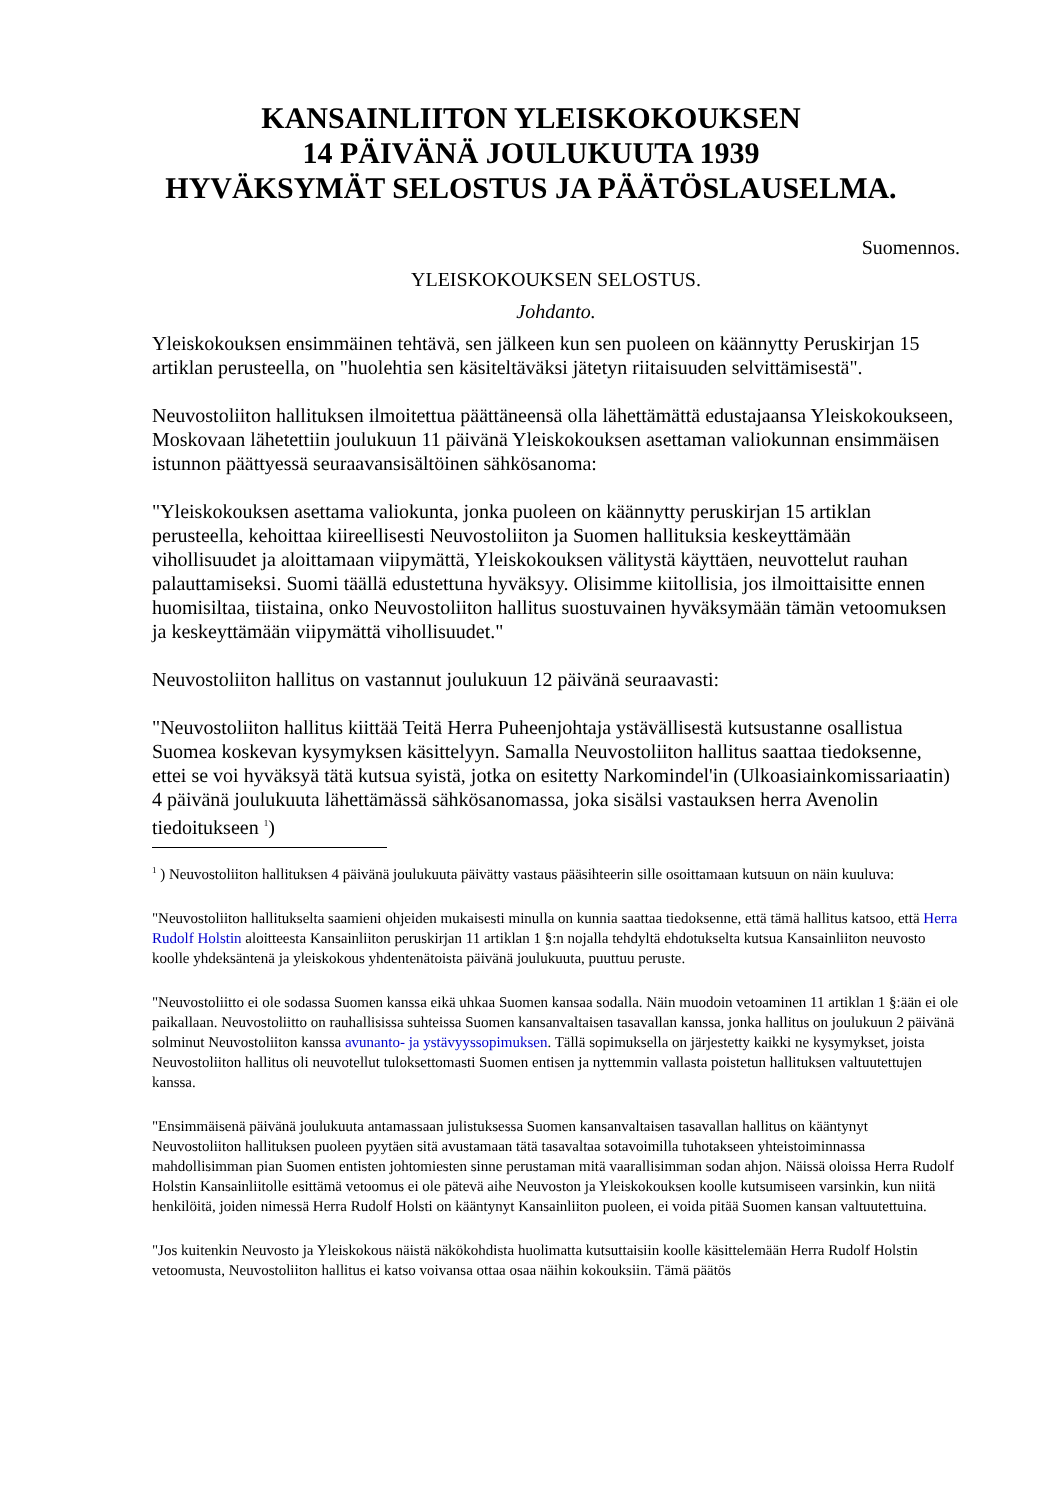KANSAINLIITON YLEISKOKOUKSEN
14 PÄIVÄNÄ JOULUKUUTA 1939
HYVÄKSYMÄT SELOSTUS JA PÄÄTÖSLAUSELMA.
Suomennos.
YLEISKOKOUKSEN SELOSTUS.
Johdanto.
Yleiskokouksen ensimmäinen tehtävä, sen jälkeen kun sen puoleen on käännytty Peruskirjan 15 artiklan perusteella, on "huolehtia sen käsiteltäväksi jätetyn riitaisuuden selvittämisestä".
Neuvostoliiton hallituksen ilmoitettua päättäneensä olla lähettämättä edustajaansa Yleiskokoukseen, Moskovaan lähetettiin joulukuun 11 päivänä Yleiskokouksen asettaman valiokunnan ensimmäisen istunnon päättyessä seuraavansisältöinen sähkösanoma:
"Yleiskokouksen asettama valiokunta, jonka puoleen on käännytty peruskirjan 15 artiklan perusteella, kehoittaa kiireellisesti Neuvostoliiton ja Suomen hallituksia keskeyttämään vihollisuudet ja aloittamaan viipymättä, Yleiskokouksen välitystä käyttäen, neuvottelut rauhan palauttamiseksi. Suomi täällä edustettuna hyväksyy. Olisimme kiitollisia, jos ilmoittaisitte ennen huomisiltaa, tiistaina, onko Neuvostoliiton hallitus suostuvainen hyväksymään tämän vetoomuksen ja keskeyttämään viipymättä vihollisuudet."
Neuvostoliiton hallitus on vastannut joulukuun 12 päivänä seuraavasti:
"Neuvostoliiton hallitus kiittää Teitä Herra Puheenjohtaja ystävällisestä kutsustanne osallistua Suomea koskevan kysymyksen käsittelyyn. Samalla Neuvostoliiton hallitus saattaa tiedoksenne, ettei se voi hyväksyä tätä kutsua syistä, jotka on esitetty Narkomindel'in (Ulkoasiainkomissariaatin) 4 päivänä joulukuuta lähettämässä sähkösanomassa, joka sisälsi vastauksen herra Avenolin tiedoitukseen <sup>1</sup>)
<sup>1</sup> ) Neuvostoliiton hallituksen 4 päivänä joulukuuta päivätty vastaus pääsihteerin sille osoittamaan kutsuun on näin kuuluva:
"Neuvostoliiton hallitukselta saamieni ohjeiden mukaisesti minulla on kunnia saattaa tiedoksenne, että tämä hallitus katsoo, että Herra Rudolf Holstin aloitteesta Kansainliiton peruskirjan 11 artiklan 1 §:n nojalla tehdyltä ehdotukselta kutsua Kansainliiton neuvosto koolle yhdeksäntenä ja yleiskokous yhdentenätoista päivänä joulukuuta, puuttuu peruste.
"Neuvostoliitto ei ole sodassa Suomen kanssa eikä uhkaa Suomen kansaa sodalla. Näin muodoin vetoaminen 11 artiklan 1 §:ään ei ole paikallaan. Neuvostoliitto on rauhallisissa suhteissa Suomen kansanvaltaisen tasavallan kanssa, jonka hallitus on joulukuun 2 päivänä solminut Neuvostoliiton kanssa avunanto- ja ystävyyssopimuksen. Tällä sopimuksella on järjestetty kaikki ne kysymykset, joista Neuvostoliiton hallitus oli neuvotellut tuloksettomasti Suomen entisen ja nyttemmin vallasta poistetun hallituksen valtuutettujen kanssa.
"Ensimmäisenä päivänä joulukuuta antamassaan julistuksessa Suomen kansanvaltaisen tasavallan hallitus on kääntynyt Neuvostoliiton hallituksen puoleen pyytäen sitä avustamaan tätä tasavaltaa sotavoimilla tuhotakseen yhteistoiminnassa mahdollisimman pian Suomen entisten johtomiesten sinne perustaman mitä vaarallisimman sodan ahjon. Näissä oloissa Herra Rudolf Holstin Kansainliitolle esittämä vetoomus ei ole pätevä aihe Neuvoston ja Yleiskokouksen koolle kutsumiseen varsinkin, kun niitä henkilöitä, joiden nimessä Herra Rudolf Holsti on kääntynyt Kansainliiton puoleen, ei voida pitää Suomen kansan valtuutettuina.
"Jos kuitenkin Neuvosto ja Yleiskokous näistä näkökohdista huolimatta kutsuttaisiin koolle käsittelemään Herra Rudolf Holstin vetoomusta, Neuvostoliiton hallitus ei katso voivansa ottaa osaa näihin kokouksiin. Tämä päätös